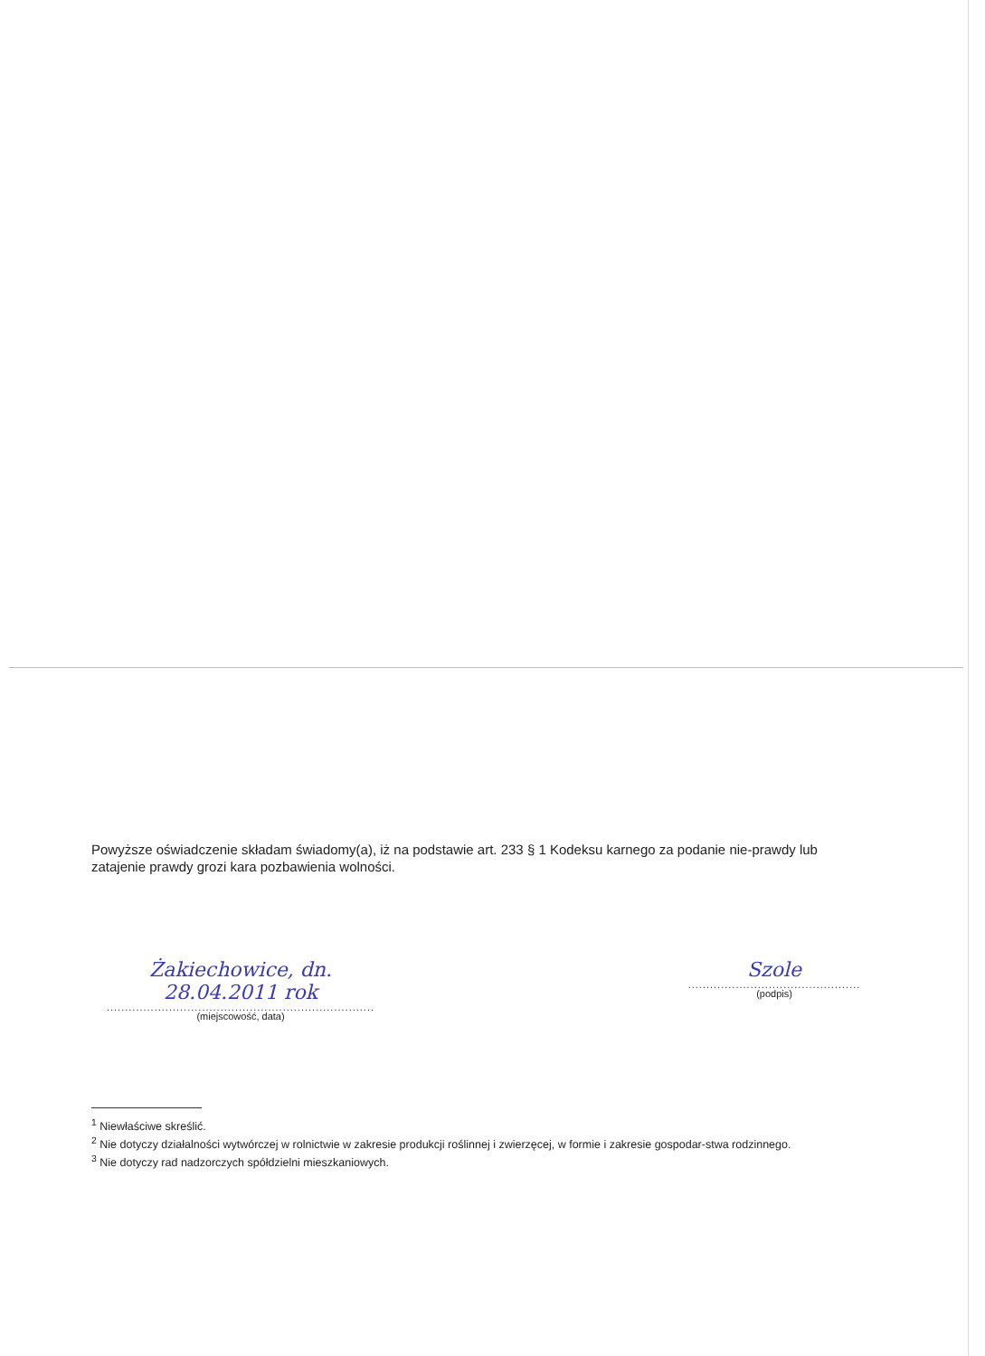Powyższe oświadczenie składam świadomy(a), iż na podstawie art. 233 § 1 Kodeksu karnego za podanie nie-prawdy lub zatajenie prawdy grozi kara pozbawienia wolności.
Żakiechowice, dn. 28.04.2011 rok
.........................................................................
(miejscowość, data)
Szole
...............................................
(podpis)
<sup>1</sup> Niewłaściwe skreślić.
<sup>2</sup> Nie dotyczy działalności wytwórczej w rolnictwie w zakresie produkcji roślinnej i zwierzęcej, w formie i zakresie gospodar-stwa rodzinnego.
<sup>3</sup> Nie dotyczy rad nadzorczych spółdzielni mieszkaniowych.